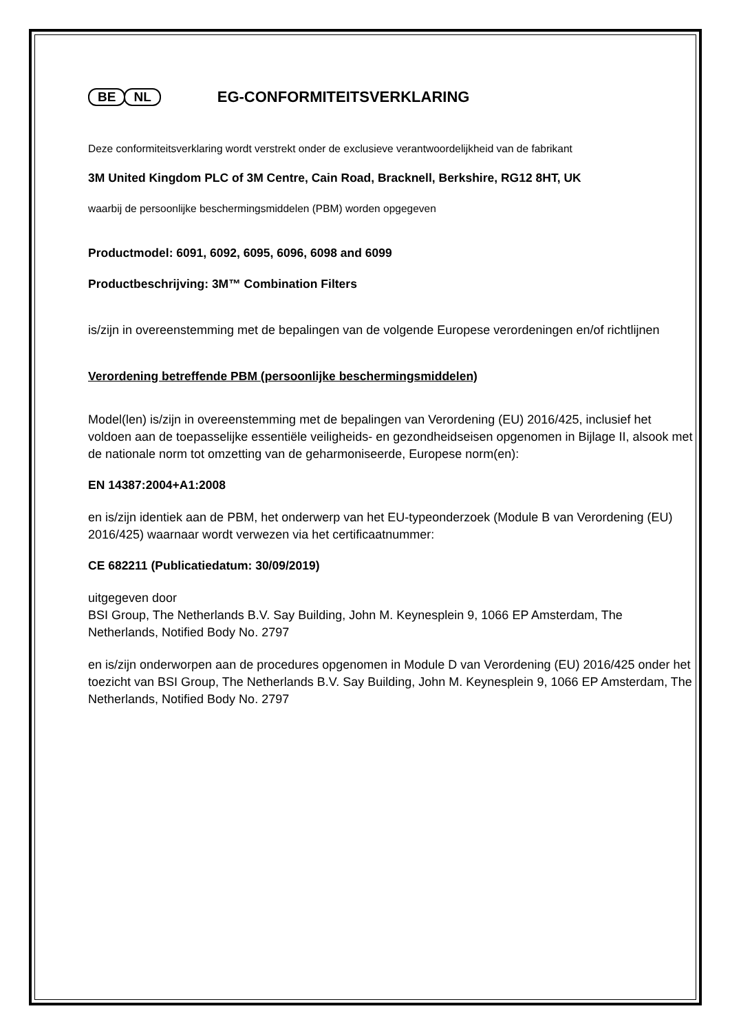BE NL
EG-CONFORMITEITSVERKLARING
Deze conformiteitsverklaring wordt verstrekt onder de exclusieve verantwoordelijkheid van de fabrikant
3M United Kingdom PLC of 3M Centre, Cain Road, Bracknell, Berkshire, RG12 8HT, UK
waarbij de persoonlijke beschermingsmiddelen (PBM) worden opgegeven
Productmodel: 6091, 6092, 6095, 6096, 6098 and 6099
Productbeschrijving: 3M™ Combination Filters
is/zijn in overeenstemming met de bepalingen van de volgende Europese verordeningen en/of richtlijnen
Verordening betreffende PBM (persoonlijke beschermingsmiddelen)
Model(len) is/zijn in overeenstemming met de bepalingen van Verordening (EU) 2016/425, inclusief het voldoen aan de toepasselijke essentiële veiligheids- en gezondheidseisen opgenomen in Bijlage II, alsook met de nationale norm tot omzetting van de geharmoniseerde, Europese norm(en):
EN 14387:2004+A1:2008
en is/zijn identiek aan de PBM, het onderwerp van het EU-typeonderzoek (Module B van Verordening (EU) 2016/425) waarnaar wordt verwezen via het certificaatnummer:
CE 682211 (Publicatiedatum: 30/09/2019)
uitgegeven door
BSI Group, The Netherlands B.V. Say Building, John M. Keynesplein 9, 1066 EP Amsterdam, The Netherlands, Notified Body No. 2797
en is/zijn onderworpen aan de procedures opgenomen in Module D van Verordening (EU) 2016/425 onder het toezicht van BSI Group, The Netherlands B.V. Say Building, John M. Keynesplein 9, 1066 EP Amsterdam, The Netherlands, Notified Body No. 2797